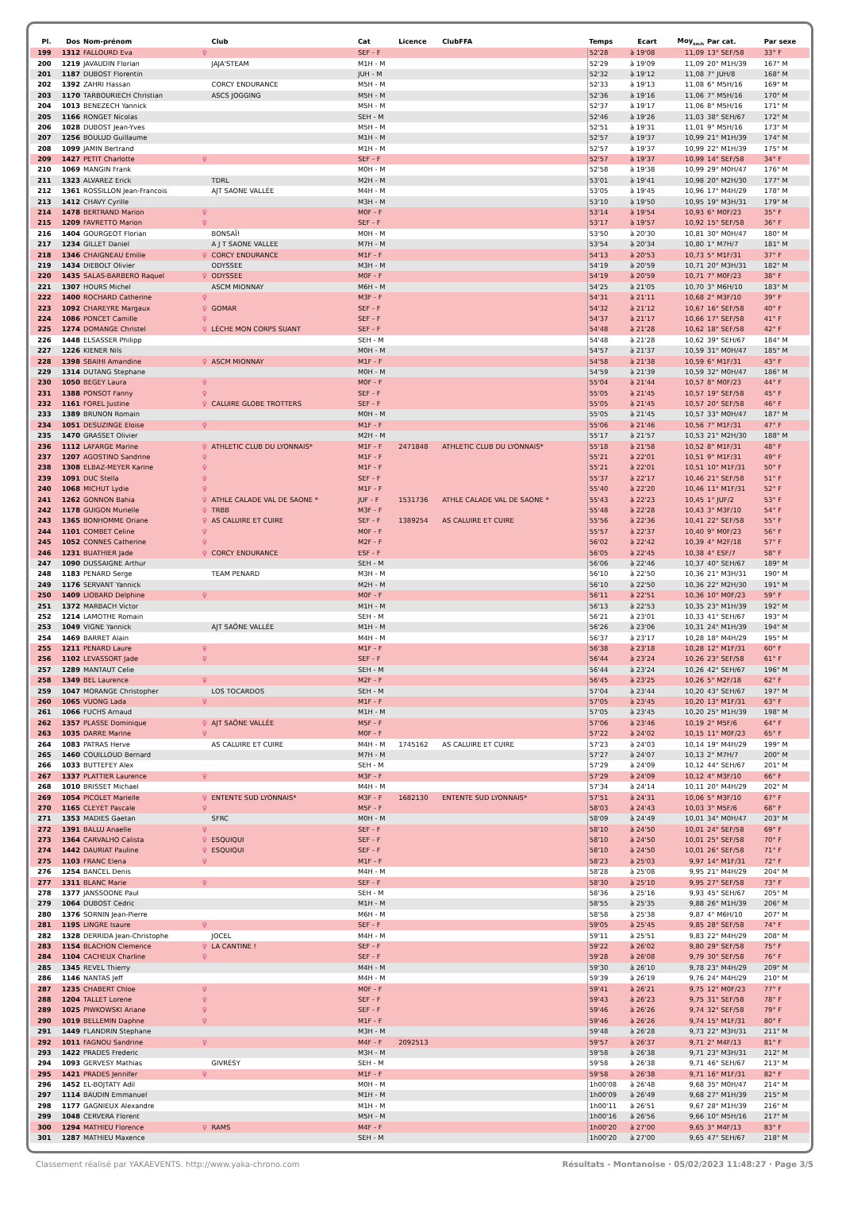| Pl. | Dos | Nom-prénom | | Club | Cat | Licence | ClubFFA | Temps | Ecart | Moy<sub>km/h</sub> | Par cat. | Par sexe |
| --- | --- | --- | --- | --- | --- | --- | --- | --- | --- | --- | --- | --- |
| 199 | 1312 | FALLOURD Eva | ♀ | | SEF - F | | | 52'28 | à 19'08 | 11,09 | 13° SEF/58 | 33° F |
| 200 | 1219 | JAVAUDIN Florian | | JAJA'STEAM | M1H - M | | | 52'29 | à 19'09 | 11,09 | 20° M1H/39 | 167° M |
| 201 | 1187 | DUBOST Florentin | | | JUH - M | | | 52'32 | à 19'12 | 11,08 | 7° JUH/8 | 168° M |
| 202 | 1392 | ZAHRI Hassan | | CORCY ENDURANCE | M5H - M | | | 52'33 | à 19'13 | 11,08 | 6° M5H/16 | 169° M |
| 203 | 1170 | TARBOURIECH Christian | | ASCS JOGGING | M5H - M | | | 52'36 | à 19'16 | 11,06 | 7° M5H/16 | 170° M |
| 204 | 1013 | BENEZECH Yannick | | | M5H - M | | | 52'37 | à 19'17 | 11,06 | 8° M5H/16 | 171° M |
| 205 | 1166 | RONGET Nicolas | | | SEH - M | | | 52'46 | à 19'26 | 11,03 | 38° SEH/67 | 172° M |
| 206 | 1028 | DUBOST Jean-Yves | | | M5H - M | | | 52'51 | à 19'31 | 11,01 | 9° M5H/16 | 173° M |
| 207 | 1256 | BOULUD Guillaume | | | M1H - M | | | 52'57 | à 19'37 | 10,99 | 21° M1H/39 | 174° M |
| 208 | 1099 | JAMIN Bertrand | | | M1H - M | | | 52'57 | à 19'37 | 10,99 | 22° M1H/39 | 175° M |
| 209 | 1427 | PETIT Charlotte | ♀ | | SEF - F | | | 52'57 | à 19'37 | 10,99 | 14° SEF/58 | 34° F |
| 210 | 1069 | MANGIN Frank | | | M0H - M | | | 52'58 | à 19'38 | 10,99 | 29° M0H/47 | 176° M |
| 211 | 1323 | ALVAREZ Erick | | TDRL | M2H - M | | | 53'01 | à 19'41 | 10,98 | 20° M2H/30 | 177° M |
| 212 | 1361 | ROSSILLON Jean-Francois | | AJT SAONE VALLÉE | M4H - M | | | 53'05 | à 19'45 | 10,96 | 17° M4H/29 | 178° M |
| 213 | 1412 | CHAVY Cyrille | | | M3H - M | | | 53'10 | à 19'50 | 10,95 | 19° M3H/31 | 179° M |
| 214 | 1478 | BERTRAND Marion | ♀ | | M0F - F | | | 53'14 | à 19'54 | 10,93 | 6° M0F/23 | 35° F |
| 215 | 1209 | FAVRETTO Marion | ♀ | | SEF - F | | | 53'17 | à 19'57 | 10,92 | 15° SEF/58 | 36° F |
| 216 | 1404 | GOURGEOT Florian | | BONSAÏ! | M0H - M | | | 53'50 | à 20'30 | 10,81 | 30° M0H/47 | 180° M |
| 217 | 1234 | GILLET Daniel | | A J T SAONE VALLEE | M7H - M | | | 53'54 | à 20'34 | 10,80 | 1° M7H/7 | 181° M |
| 218 | 1346 | CHAIGNEAU Emilie | ♀ | CORCY ENDURANCE | M1F - F | | | 54'13 | à 20'53 | 10,73 | 5° M1F/31 | 37° F |
| 219 | 1434 | DIEBOLT Olivier | | ODYSSEE | M3H - M | | | 54'19 | à 20'59 | 10,71 | 20° M3H/31 | 182° M |
| 220 | 1435 | SALAS-BARBERO Raquel | ♀ | ODYSSEE | M0F - F | | | 54'19 | à 20'59 | 10,71 | 7° M0F/23 | 38° F |
| 221 | 1307 | HOURS Michel | | ASCM MIONNAY | M6H - M | | | 54'25 | à 21'05 | 10,70 | 3° M6H/10 | 183° M |
| 222 | 1400 | ROCHARD Catherine | ♀ | | M3F - F | | | 54'31 | à 21'11 | 10,68 | 2° M3F/10 | 39° F |
| 223 | 1092 | CHAREYRE Margaux | ♀ | GOMAR | SEF - F | | | 54'32 | à 21'12 | 10,67 | 16° SEF/58 | 40° F |
| 224 | 1086 | PONCET Camille | ♀ | | SEF - F | | | 54'37 | à 21'17 | 10,66 | 17° SEF/58 | 41° F |
| 225 | 1274 | DOMANGE Christel | ♀ | LÈCHE MON CORPS SUANT | SEF - F | | | 54'48 | à 21'28 | 10,62 | 18° SEF/58 | 42° F |
| 226 | 1448 | ELSASSER Philipp | | | SEH - M | | | 54'48 | à 21'28 | 10,62 | 39° SEH/67 | 184° M |
| 227 | 1226 | KIENER Nils | | | M0H - M | | | 54'57 | à 21'37 | 10,59 | 31° M0H/47 | 185° M |
| 228 | 1398 | SBAIHI Amandine | ♀ | ASCM MIONNAY | M1F - F | | | 54'58 | à 21'38 | 10,59 | 6° M1F/31 | 43° F |
| 229 | 1314 | DUTANG Stephane | | | M0H - M | | | 54'59 | à 21'39 | 10,59 | 32° M0H/47 | 186° M |
| 230 | 1050 | BEGEY Laura | ♀ | | M0F - F | | | 55'04 | à 21'44 | 10,57 | 8° M0F/23 | 44° F |
| 231 | 1388 | PONSOT Fanny | ♀ | | SEF - F | | | 55'05 | à 21'45 | 10,57 | 19° SEF/58 | 45° F |
| 232 | 1161 | FOREL Justine | ♀ | CALUIRE GLOBE TROTTERS | SEF - F | | | 55'05 | à 21'45 | 10,57 | 20° SEF/58 | 46° F |
| 233 | 1389 | BRUNON Romain | | | M0H - M | | | 55'05 | à 21'45 | 10,57 | 33° M0H/47 | 187° M |
| 234 | 1051 | DESUZINGE Eloise | ♀ | | M1F - F | | | 55'06 | à 21'46 | 10,56 | 7° M1F/31 | 47° F |
| 235 | 1470 | GRASSET Olivier | | | M2H - M | | | 55'17 | à 21'57 | 10,53 | 21° M2H/30 | 188° M |
| 236 | 1112 | LAFARGE Marine | ♀ | ATHLETIC CLUB DU LYONNAIS* | M1F - F | 2471848 | ATHLETIC CLUB DU LYONNAIS* | 55'18 | à 21'58 | 10,52 | 8° M1F/31 | 48° F |
| 237 | 1207 | AGOSTINO Sandrine | ♀ | | M1F - F | | | 55'21 | à 22'01 | 10,51 | 9° M1F/31 | 49° F |
| 238 | 1308 | ELBAZ-MEYER Karine | ♀ | | M1F - F | | | 55'21 | à 22'01 | 10,51 | 10° M1F/31 | 50° F |
| 239 | 1091 | DUC Stella | ♀ | | SEF - F | | | 55'37 | à 22'17 | 10,46 | 21° SEF/58 | 51° F |
| 240 | 1068 | MICHUT Lydie | ♀ | | M1F - F | | | 55'40 | à 22'20 | 10,46 | 11° M1F/31 | 52° F |
| 241 | 1262 | GONNON Bahia | ♀ | ATHLE CALADE VAL DE SAONE * | JUF - F | 1531736 | ATHLE CALADE VAL DE SAONE * | 55'43 | à 22'23 | 10,45 | 1° JUF/2 | 53° F |
| 242 | 1178 | GUIGON Murielle | ♀ | TRBB | M3F - F | | | 55'48 | à 22'28 | 10,43 | 3° M3F/10 | 54° F |
| 243 | 1365 | BONHOMME Oriane | ♀ | AS CALUIRE ET CUIRE | SEF - F | 1389254 | AS CALUIRE ET CUIRE | 55'56 | à 22'36 | 10,41 | 22° SEF/58 | 55° F |
| 244 | 1101 | COMBET Celine | ♀ | | M0F - F | | | 55'57 | à 22'37 | 10,40 | 9° M0F/23 | 56° F |
| 245 | 1052 | CONNES Catherine | ♀ | | M2F - F | | | 56'02 | à 22'42 | 10,39 | 4° M2F/18 | 57° F |
| 246 | 1231 | BUATHIER Jade | ♀ | CORCY ENDURANCE | ESF - F | | | 56'05 | à 22'45 | 10,38 | 4° ESF/7 | 58° F |
| 247 | 1090 | DUSSAIGNE Arthur | | | SEH - M | | | 56'06 | à 22'46 | 10,37 | 40° SEH/67 | 189° M |
| 248 | 1183 | PENARD Serge | | TEAM PENARD | M3H - M | | | 56'10 | à 22'50 | 10,36 | 21° M3H/31 | 190° M |
| 249 | 1176 | SERVANT Yannick | | | M2H - M | | | 56'10 | à 22'50 | 10,36 | 22° M2H/30 | 191° M |
| 250 | 1409 | LIOBARD Delphine | ♀ | | M0F - F | | | 56'11 | à 22'51 | 10,36 | 10° M0F/23 | 59° F |
| 251 | 1372 | MARBACH Victor | | | M1H - M | | | 56'13 | à 22'53 | 10,35 | 23° M1H/39 | 192° M |
| 252 | 1214 | LAMOTHE Romain | | | SEH - M | | | 56'21 | à 23'01 | 10,33 | 41° SEH/67 | 193° M |
| 253 | 1049 | VIGNE Yannick | | AJT SAÔNE VALLÉE | M1H - M | | | 56'26 | à 23'06 | 10,31 | 24° M1H/39 | 194° M |
| 254 | 1469 | BARRET Alain | | | M4H - M | | | 56'37 | à 23'17 | 10,28 | 18° M4H/29 | 195° M |
| 255 | 1211 | PENARD Laure | ♀ | | M1F - F | | | 56'38 | à 23'18 | 10,28 | 12° M1F/31 | 60° F |
| 256 | 1102 | LEVASSORT Jade | ♀ | | SEF - F | | | 56'44 | à 23'24 | 10,26 | 23° SEF/58 | 61° F |
| 257 | 1289 | MANTAUT Celie | | | SEH - M | | | 56'44 | à 23'24 | 10,26 | 42° SEH/67 | 196° M |
| 258 | 1349 | BEL Laurence | ♀ | | M2F - F | | | 56'45 | à 23'25 | 10,26 | 5° M2F/18 | 62° F |
| 259 | 1047 | MORANGE Christopher | | LOS TOCARDOS | SEH - M | | | 57'04 | à 23'44 | 10,20 | 43° SEH/67 | 197° M |
| 260 | 1065 | VUONG Lada | ♀ | | M1F - F | | | 57'05 | à 23'45 | 10,20 | 13° M1F/31 | 63° F |
| 261 | 1066 | FUCHS Arnaud | | | M1H - M | | | 57'05 | à 23'45 | 10,20 | 25° M1H/39 | 198° M |
| 262 | 1357 | PLASSE Dominique | ♀ | AJT SAÔNE VALLÉE | M5F - F | | | 57'06 | à 23'46 | 10,19 | 2° M5F/6 | 64° F |
| 263 | 1035 | DARRE Marine | ♀ | | M0F - F | | | 57'22 | à 24'02 | 10,15 | 11° M0F/23 | 65° F |
| 264 | 1083 | PATRAS Herve | | AS CALUIRE ET CUIRE | M4H - M | 1745162 | AS CALUIRE ET CUIRE | 57'23 | à 24'03 | 10,14 | 19° M4H/29 | 199° M |
| 265 | 1460 | COUILLOUD Bernard | | | M7H - M | | | 57'27 | à 24'07 | 10,13 | 2° M7H/7 | 200° M |
| 266 | 1033 | BUTTEFEY Alex | | | SEH - M | | | 57'29 | à 24'09 | 10,12 | 44° SEH/67 | 201° M |
| 267 | 1337 | PLATTIER Laurence | ♀ | | M3F - F | | | 57'29 | à 24'09 | 10,12 | 4° M3F/10 | 66° F |
| 268 | 1010 | BRISSET Michael | | | M4H - M | | | 57'34 | à 24'14 | 10,11 | 20° M4H/29 | 202° M |
| 269 | 1054 | PICOLET Marielle | ♀ | ENTENTE SUD LYONNAIS* | M3F - F | 1682130 | ENTENTE SUD LYONNAIS* | 57'51 | à 24'31 | 10,06 | 5° M3F/10 | 67° F |
| 270 | 1165 | CLEYET Pascale | ♀ | | M5F - F | | | 58'03 | à 24'43 | 10,03 | 3° M5F/6 | 68° F |
| 271 | 1353 | MADIES Gaetan | | SFRC | M0H - M | | | 58'09 | à 24'49 | 10,01 | 34° M0H/47 | 203° M |
| 272 | 1391 | BALLU Anaelle | ♀ | | SEF - F | | | 58'10 | à 24'50 | 10,01 | 24° SEF/58 | 69° F |
| 273 | 1364 | CARVALHO Calista | ♀ | ESQUIQUI | SEF - F | | | 58'10 | à 24'50 | 10,01 | 25° SEF/58 | 70° F |
| 274 | 1442 | DAURIAT Pauline | ♀ | ESQUIQUI | SEF - F | | | 58'10 | à 24'50 | 10,01 | 26° SEF/58 | 71° F |
| 275 | 1103 | FRANC Elena | ♀ | | M1F - F | | | 58'23 | à 25'03 | 9,97 | 14° M1F/31 | 72° F |
| 276 | 1254 | BANCEL Denis | | | M4H - M | | | 58'28 | à 25'08 | 9,95 | 21° M4H/29 | 204° M |
| 277 | 1311 | BLANC Marie | ♀ | | SEF - F | | | 58'30 | à 25'10 | 9,95 | 27° SEF/58 | 73° F |
| 278 | 1377 | JANSSOONE Paul | | | SEH - M | | | 58'36 | à 25'16 | 9,93 | 45° SEH/67 | 205° M |
| 279 | 1064 | DUBOST Cedric | | | M1H - M | | | 58'55 | à 25'35 | 9,88 | 26° M1H/39 | 206° M |
| 280 | 1376 | SORNIN Jean-Pierre | | | M6H - M | | | 58'58 | à 25'38 | 9,87 | 4° M6H/10 | 207° M |
| 281 | 1195 | LINGRE Isaure | ♀ | | SEF - F | | | 59'05 | à 25'45 | 9,85 | 28° SEF/58 | 74° F |
| 282 | 1328 | DERRIDA Jean-Christophe | | JOCEL | M4H - M | | | 59'11 | à 25'51 | 9,83 | 22° M4H/29 | 208° M |
| 283 | 1154 | BLACHON Clemence | ♀ | LA CANTINE ! | SEF - F | | | 59'22 | à 26'02 | 9,80 | 29° SEF/58 | 75° F |
| 284 | 1104 | CACHEUX Charline | ♀ | | SEF - F | | | 59'28 | à 26'08 | 9,79 | 30° SEF/58 | 76° F |
| 285 | 1345 | REVEL Thierry | | | M4H - M | | | 59'30 | à 26'10 | 9,78 | 23° M4H/29 | 209° M |
| 286 | 1146 | NANTAS Jeff | | | M4H - M | | | 59'39 | à 26'19 | 9,76 | 24° M4H/29 | 210° M |
| 287 | 1235 | CHABERT Chloe | ♀ | | M0F - F | | | 59'41 | à 26'21 | 9,75 | 12° M0F/23 | 77° F |
| 288 | 1204 | TALLET Lorene | ♀ | | SEF - F | | | 59'43 | à 26'23 | 9,75 | 31° SEF/58 | 78° F |
| 289 | 1025 | PIWKOWSKI Ariane | ♀ | | SEF - F | | | 59'46 | à 26'26 | 9,74 | 32° SEF/58 | 79° F |
| 290 | 1019 | BELLEMIN Daphne | ♀ | | M1F - F | | | 59'46 | à 26'26 | 9,74 | 15° M1F/31 | 80° F |
| 291 | 1449 | FLANDRIN Stephane | | | M3H - M | | | 59'48 | à 26'28 | 9,73 | 22° M3H/31 | 211° M |
| 292 | 1011 | FAGNOU Sandrine | ♀ | | M4F - F | 2092513 | | 59'57 | à 26'37 | 9,71 | 2° M4F/13 | 81° F |
| 293 | 1422 | PRADES Frederic | | | M3H - M | | | 59'58 | à 26'38 | 9,71 | 23° M3H/31 | 212° M |
| 294 | 1093 | GERVESY Mathias | | GIVRÉSY | SEH - M | | | 59'58 | à 26'38 | 9,71 | 46° SEH/67 | 213° M |
| 295 | 1421 | PRADES Jennifer | ♀ | | M1F - F | | | 59'58 | à 26'38 | 9,71 | 16° M1F/31 | 82° F |
| 296 | 1452 | EL-BOJTATY Adil | | | M0H - M | | | 1h00'08 | à 26'48 | 9,68 | 35° M0H/47 | 214° M |
| 297 | 1114 | BAUDIN Emmanuel | | | M1H - M | | | 1h00'09 | à 26'49 | 9,68 | 27° M1H/39 | 215° M |
| 298 | 1177 | GAGNIEUX Alexandre | | | M1H - M | | | 1h00'11 | à 26'51 | 9,67 | 28° M1H/39 | 216° M |
| 299 | 1048 | CERVERA Florent | | | M5H - M | | | 1h00'16 | à 26'56 | 9,66 | 10° M5H/16 | 217° M |
| 300 | 1294 | MATHIEU Florence | ♀ | RAMS | M4F - F | | | 1h00'20 | à 27'00 | 9,65 | 3° M4F/13 | 83° F |
| 301 | 1287 | MATHIEU Maxence | | | SEH - M | | | 1h00'20 | à 27'00 | 9,65 | 47° SEH/67 | 218° M |
Classement réalisé par YAKAEVENTS. http://www.yaka-chrono.com Résultats - Montanoise · 05/02/2023 11:48:27 · Page 3/5